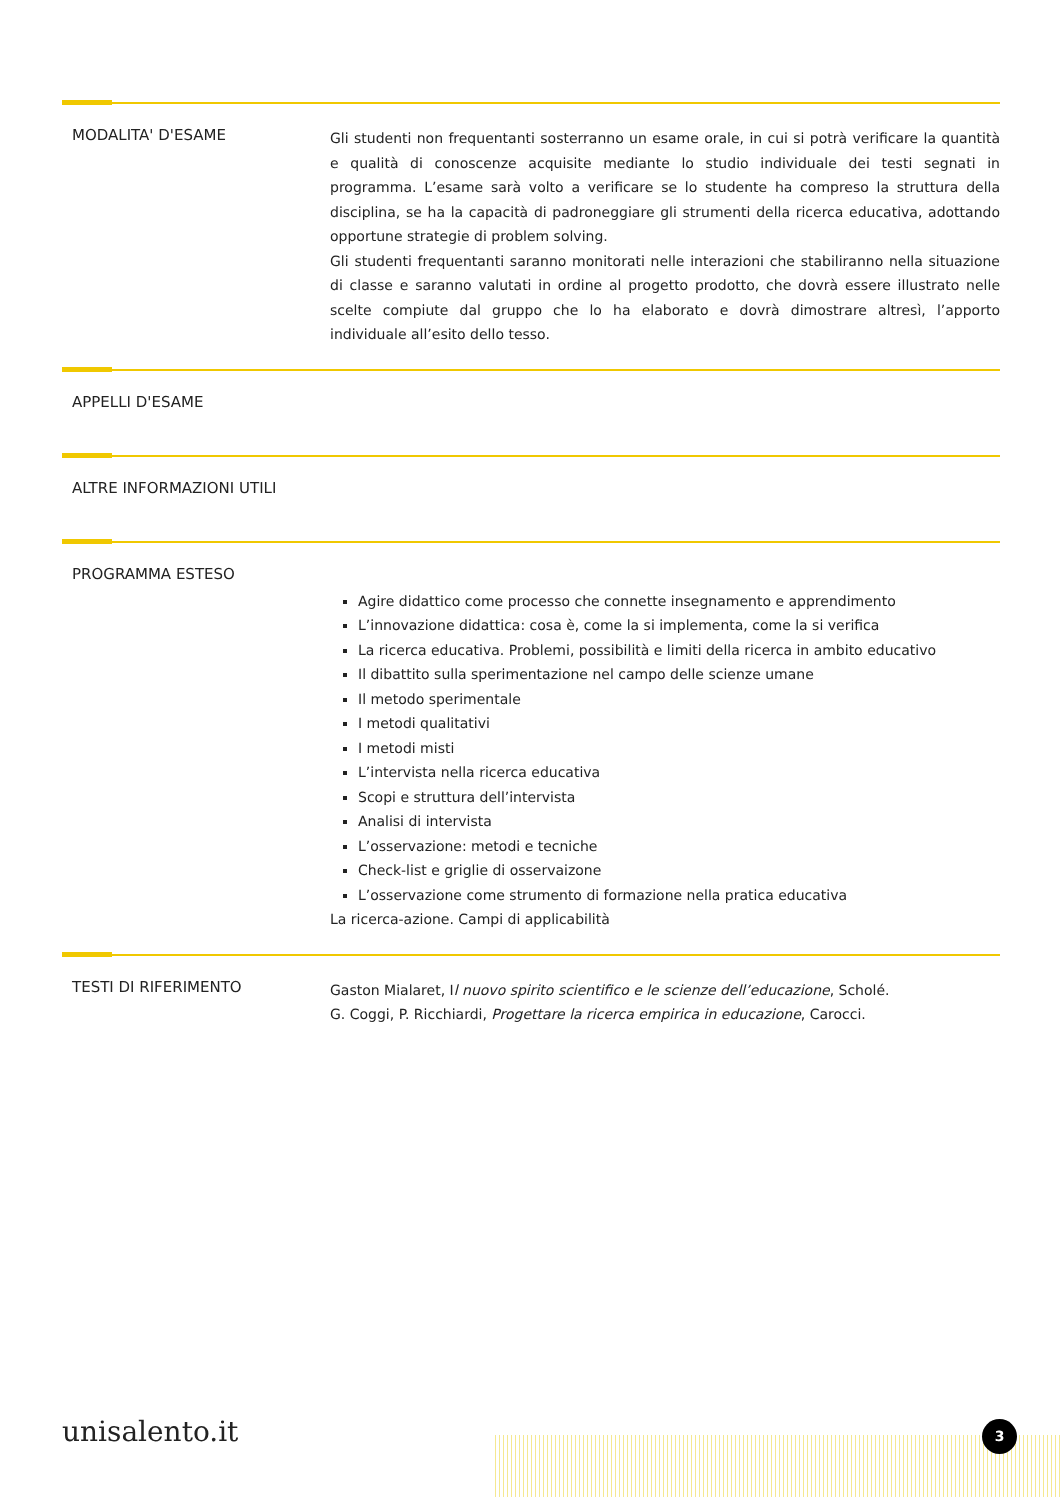MODALITA' D'ESAME
Gli studenti non frequentanti sosterranno un esame orale, in cui si potrà verificare la quantità e qualità di conoscenze acquisite mediante lo studio individuale dei testi segnati in programma. L’esame sarà volto a verificare se lo studente ha compreso la struttura della disciplina, se ha la capacità di padroneggiare gli strumenti della ricerca educativa, adottando opportune strategie di problem solving.
Gli studenti frequentanti saranno monitorati nelle interazioni che stabiliranno nella situazione di classe e saranno valutati in ordine al progetto prodotto, che dovrà essere illustrato nelle scelte compiute dal gruppo che lo ha elaborato e dovrà dimostrare altresì, l’apporto individuale all’esito dello tesso.
APPELLI D'ESAME
ALTRE INFORMAZIONI UTILI
PROGRAMMA ESTESO
Agire didattico come processo che connette insegnamento e apprendimento
L’innovazione didattica: cosa è, come la si implementa, come la si verifica
La ricerca educativa. Problemi, possibilità e limiti della ricerca in ambito educativo
Il dibattito sulla sperimentazione nel campo delle scienze umane
Il metodo sperimentale
I metodi qualitativi
I metodi misti
L’intervista nella ricerca educativa
Scopi e struttura dell’intervista
Analisi di intervista
L’osservazione: metodi e tecniche
Check-list e griglie di osservaizone
L’osservazione come strumento di formazione nella pratica educativa
La ricerca-azione. Campi di applicabilità
TESTI DI RIFERIMENTO
Gaston Mialaret, Il nuovo spirito scientifico e le scienze dell’educazione, Scholé.
G. Coggi, P. Ricchiardi, Progettare la ricerca empirica in educazione, Carocci.
unisalento.it 3